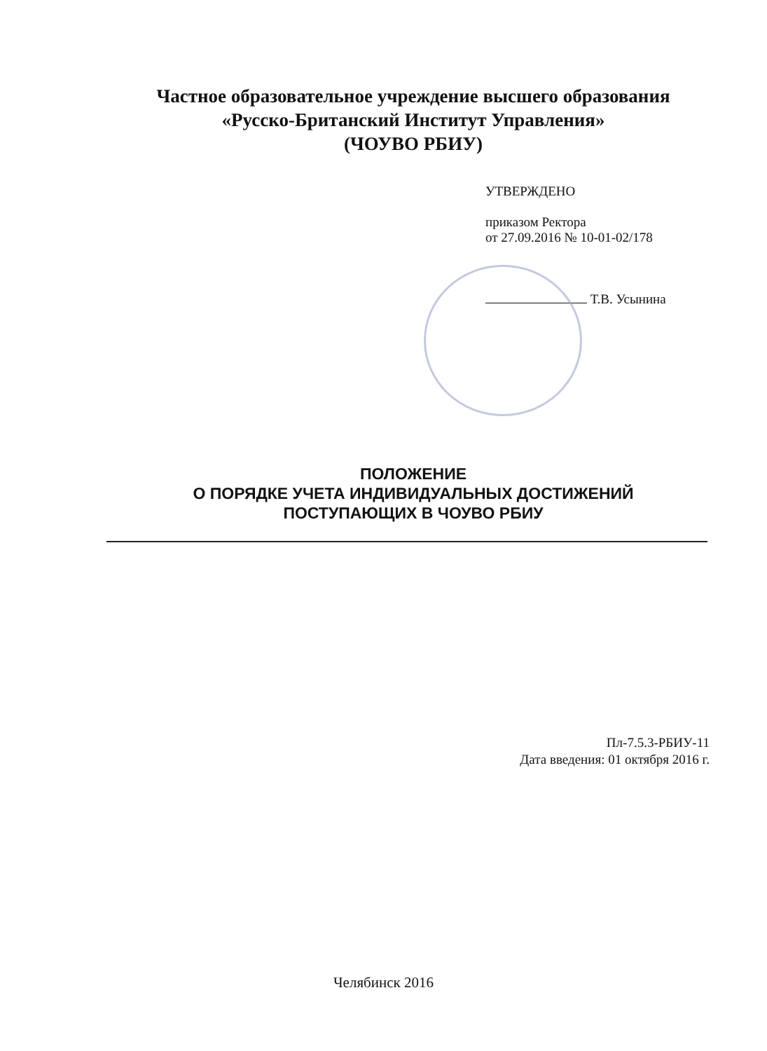Частное образовательное учреждение высшего образования
«Русско-Британский Институт Управления»
(ЧОУВО РБИУ)
УТВЕРЖДЕНО
приказом Ректора
от 27.09.2016 № 10-01-02/178
Т.В. Усынина
ПОЛОЖЕНИЕ
О ПОРЯДКЕ УЧЕТА ИНДИВИДУАЛЬНЫХ ДОСТИЖЕНИЙ
ПОСТУПАЮЩИХ В ЧОУВО РБИУ
Пл-7.5.3-РБИУ-11
Дата введения: 01 октября 2016 г.
Челябинск 2016